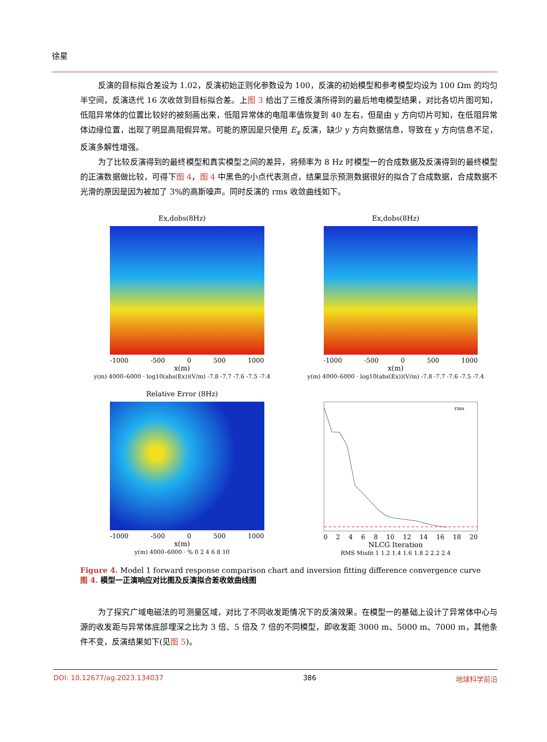徐星
反演的目标拟合差设为 1.02，反演初始正则化参数设为 100，反演的初始模型和参考模型均设为 100 Ωm 的均匀半空间，反演迭代 16 次收敛到目标拟合差。上图 3 给出了三维反演所得到的最后地电模型结果，对比各切片图可知，低阻异常体的位置比较好的被刻画出来，低阻异常体的电阻率值恢复到 40 左右，但是由 y 方向切片可知，在低阻异常体边缘位置，出现了明显高阻假异常。可能的原因是只使用 E<sub>x</sub> 反演，缺少 y 方向数据信息，导致在 y 方向信息不足，反演多解性增强。
为了比较反演得到的最终模型和真实模型之间的差异，将频率为 8 Hz 时模型一的合成数据及反演得到的最终模型的正演数据做比较，可得下图 4，图 4 中黑色的小点代表测点，结果显示预测数据很好的拟合了合成数据，合成数据不光滑的原因是因为被加了 3%的高斯噪声。同时反演的 rms 收敛曲线如下。
Ex,dobs(8Hz)
-1000 -500 0 500 1000
x(m)
y(m) 4000–6000 · log10(abs(Ex))(V/m) -7.8 -7.7 -7.6 -7.5 -7.4
Ex,dobs(8Hz)
-1000 -500 0 500 1000
x(m)
y(m) 4000–6000 · log10(abs(Ex))(V/m) -7.8 -7.7 -7.6 -7.5 -7.4
Relative Error (8Hz)
-1000 -500 0 500 1000
x(m)
y(m) 4000–6000 · % 0 2 4 6 8 10
rms
02468 10 12 14 16 18 20
NLCG Iteration
RMS Misfit 1 1.2 1.4 1.6 1.8 2 2.2 2.4
Figure 4. Model 1 forward response comparison chart and inversion fitting difference convergence curve
图 4. 模型一正演响应对比图及反演拟合差收敛曲线图
为了探究广域电磁法的可测量区域，对比了不同收发距情况下的反演效果。在模型一的基础上设计了异常体中心与源的收发距与异常体底部埋深之比为 3 倍、5 倍及 7 倍的不同模型，即收发距 3000 m、5000 m、7000 m，其他条件不变，反演结果如下(见图 5)。
DOI: 10.12677/ag.2023.134037 386 地球科学前沿